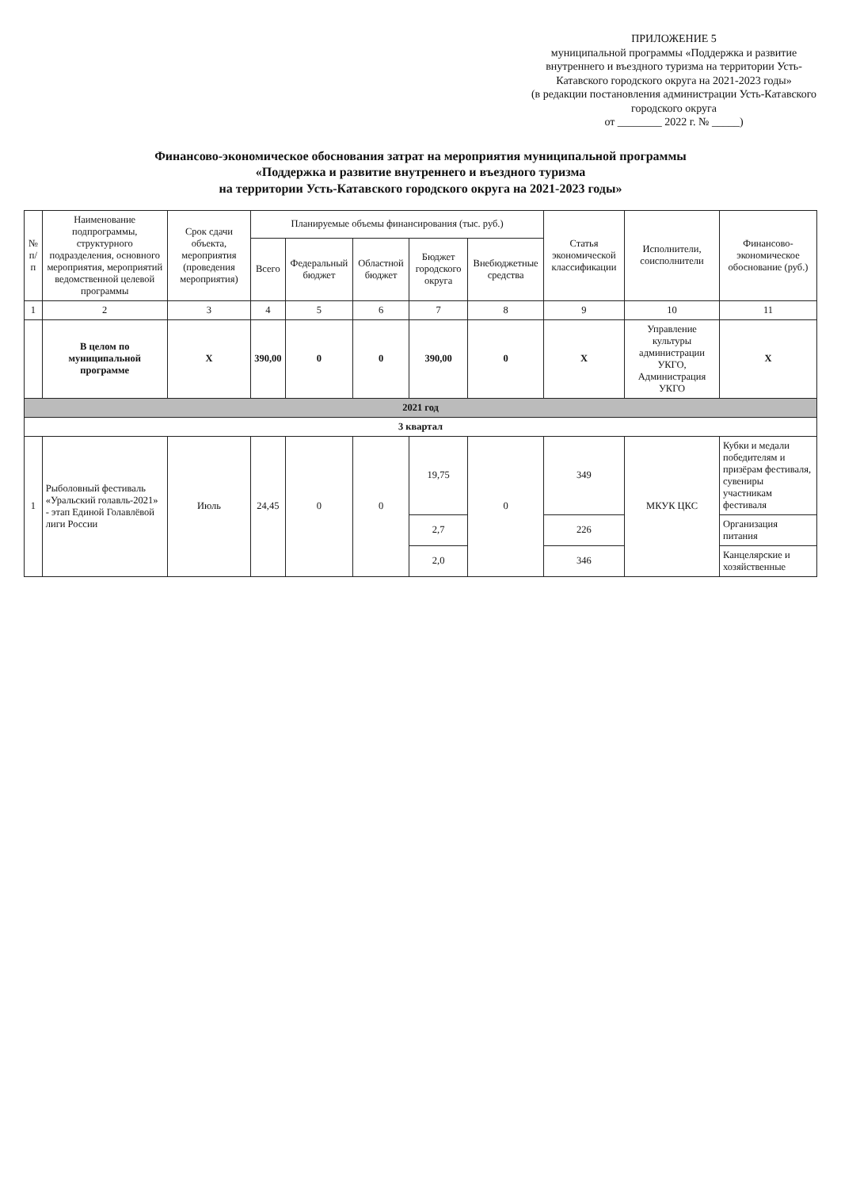ПРИЛОЖЕНИЕ 5
муниципальной программы «Поддержка и развитие внутреннего и въездного туризма на территории Усть-Катавского городского округа на 2021-2023 годы»
(в редакции постановления администрации Усть-Катавского городского округа
от ________ 2022 г. № _____)
Финансово-экономическое обоснования затрат на мероприятия муниципальной программы
«Поддержка и развитие внутреннего и въездного туризма
на территории Усть-Катавского городского округа на 2021-2023 годы»
| № п/п | Наименование подпрограммы, структурного подразделения, основного мероприятия, мероприятий ведомственной целевой программы | Срок сдачи объекта, мероприятия (проведения мероприятия) | Планируемые объемы финансирования (тыс. руб.) | | | | | Статья экономической классификации | Исполнители, соисполнители | Финансово-экономическое обоснование (руб.) |
| --- | --- | --- | --- | --- | --- | --- | --- | --- | --- | --- |
| | | | Всего | Федеральный бюджет | Областной бюджет | Бюджет городского округа | Внебюджетные средства | | | |
| 1 | 2 | 3 | 4 | 5 | 6 | 7 | 8 | 9 | 10 | 11 |
| | В целом по муниципальной программе | Х | 390,00 | 0 | 0 | 390,00 | 0 | Х | Управление культуры администрации УКГО, Администрация УКГО | Х |
| 2021 год | | | | | | | | | | |
| 3 квартал | | | | | | | | | | |
| 1 | Рыболовный фестиваль «Уральский голавль-2021» - этап Единой Голавлёвой лиги России | Июль | 24,45 | 0 | 0 | 19,75 | 0 | 349 | МКУК ЦКС | Кубки и медали победителям и призёрам фестиваля, сувениры участникам фестиваля |
| | | | | | | 2,7 | | 226 | | Организация питания |
| | | | | | | 2,0 | | 346 | | Канцелярские и хозяйственные |